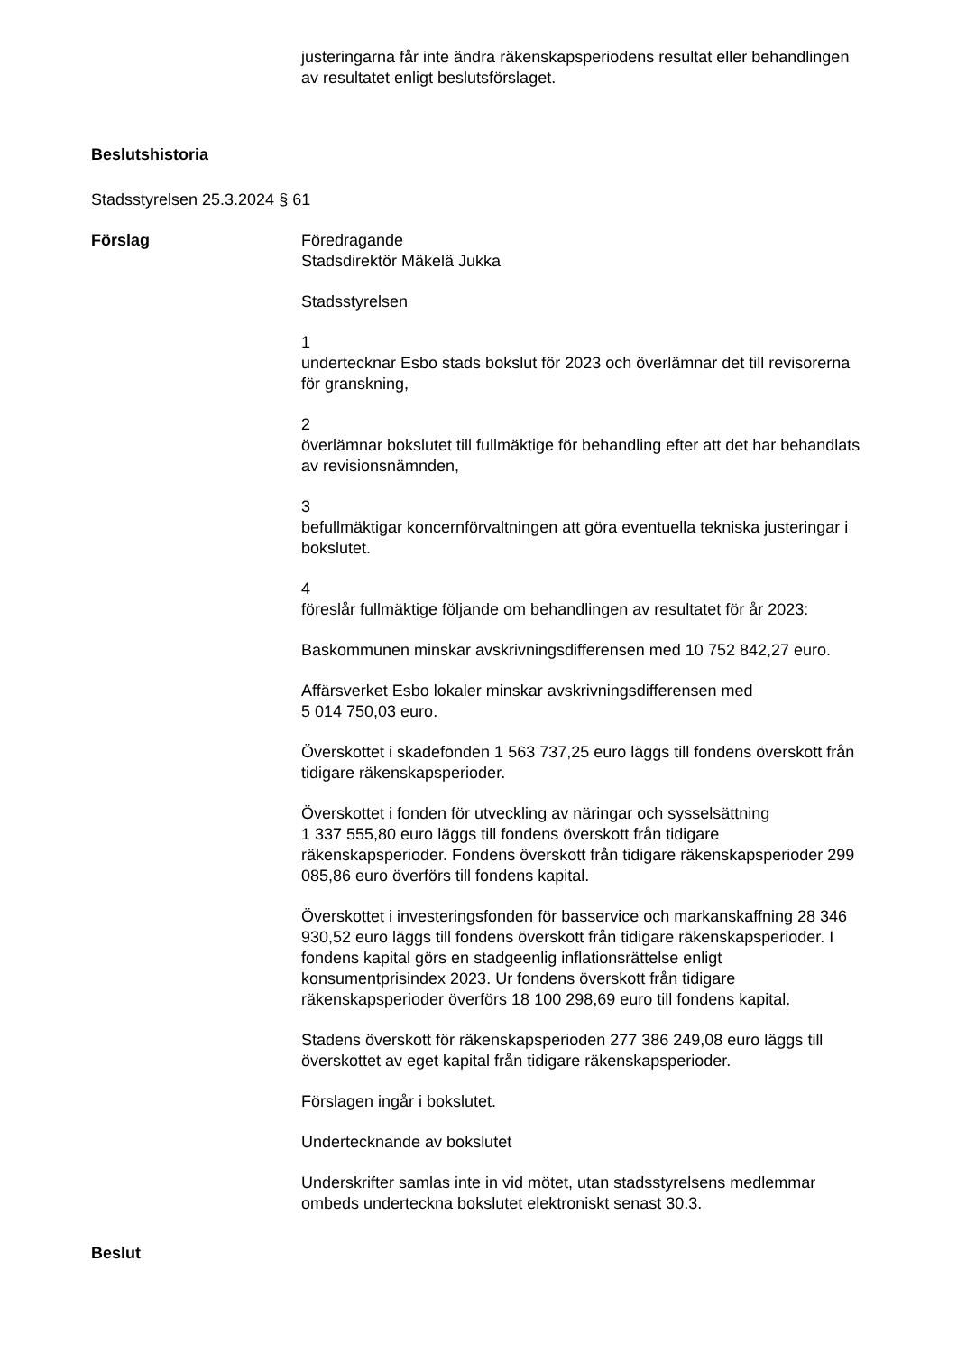justeringarna får inte ändra räkenskapsperiodens resultat eller behandlingen av resultatet enligt beslutsförslaget.
Beslutshistoria
Stadsstyrelsen 25.3.2024 § 61
Förslag Föredragande
Stadsdirektör Mäkelä Jukka
Stadsstyrelsen
1
undertecknar Esbo stads bokslut för 2023 och överlämnar det till revisorerna för granskning,
2
överlämnar bokslutet till fullmäktige för behandling efter att det har behandlats av revisionsnämnden,
3
befullmäktigar koncernförvaltningen att göra eventuella tekniska justeringar i bokslutet.
4
föreslår fullmäktige följande om behandlingen av resultatet för år 2023:
Baskommunen minskar avskrivningsdifferensen med 10 752 842,27 euro.
Affärsverket Esbo lokaler minskar avskrivningsdifferensen med
5 014 750,03 euro.
Överskottet i skadefonden 1 563 737,25 euro läggs till fondens överskott från tidigare räkenskapsperioder.
Överskottet i fonden för utveckling av näringar och sysselsättning
1 337 555,80 euro läggs till fondens överskott från tidigare räkenskapsperioder. Fondens överskott från tidigare räkenskapsperioder 299 085,86 euro överförs till fondens kapital.
Överskottet i investeringsfonden för basservice och markanskaffning 28 346 930,52 euro läggs till fondens överskott från tidigare räkenskapsperioder. I fondens kapital görs en stadgeenlig inflationsrättelse enligt konsumentprisindex 2023. Ur fondens överskott från tidigare räkenskapsperioder överförs 18 100 298,69 euro till fondens kapital.
Stadens överskott för räkenskapsperioden 277 386 249,08 euro läggs till överskottet av eget kapital från tidigare räkenskapsperioder.
Förslagen ingår i bokslutet.
Undertecknande av bokslutet
Underskrifter samlas inte in vid mötet, utan stadsstyrelsens medlemmar ombeds underteckna bokslutet elektroniskt senast 30.3.
Beslut